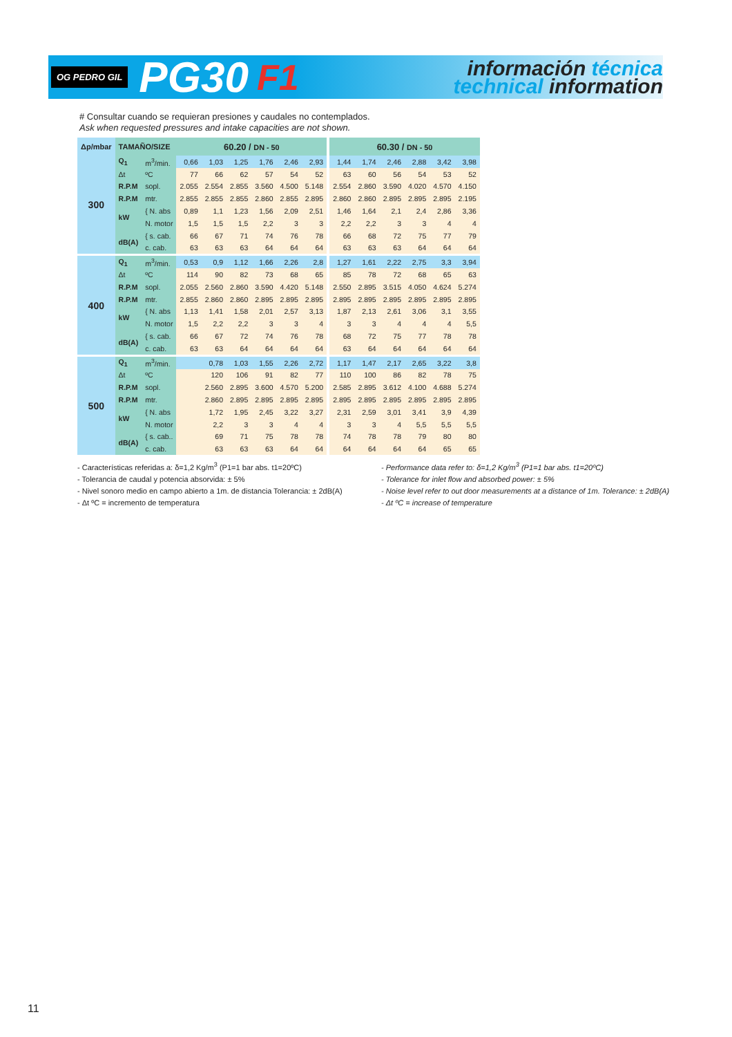OG PEDRO GIL PG30 F1
información técnica
technical information
# Consultar cuando se requieran presiones y caudales no contemplados.
Ask when requested pressures and intake capacities are not shown.
| Δp/mbar | TAMAÑO/SIZE | | 60.20 / DN - 50 | | | | | | 60.30 / DN - 50 | | | | | |
| --- | --- | --- | --- | --- | --- | --- | --- | --- | --- | --- | --- | --- | --- | --- |
| 300 | Q<sub>1</sub> | m<sup>3</sup>/min. | 0,66 | 1,03 | 1,25 | 1,76 | 2,46 | 2,93 | 1,44 | 1,74 | 2,46 | 2,88 | 3,42 | 3,98 |
| | Δt | ºC | 77 | 66 | 62 | 57 | 54 | 52 | 63 | 60 | 56 | 54 | 53 | 52 |
| | R.P.M | sopl. | 2.055 | 2.554 | 2.855 | 3.560 | 4.500 | 5.148 | 2.554 | 2.860 | 3.590 | 4.020 | 4.570 | 4.150 |
| | R.P.M | mtr. | 2.855 | 2.855 | 2.855 | 2.860 | 2.855 | 2.895 | 2.860 | 2.860 | 2.895 | 2.895 | 2.895 | 2.195 |
| | kW | { N. abs | 0,89 | 1,1 | 1,23 | 1,56 | 2,09 | 2,51 | 1,46 | 1,64 | 2,1 | 2,4 | 2,86 | 3,36 |
| | | N. motor | 1,5 | 1,5 | 1,5 | 2,2 | 3 | 3 | 2,2 | 2,2 | 3 | 3 | 4 | 4 |
| | dB(A) | { s. cab. | 66 | 67 | 71 | 74 | 76 | 78 | 66 | 68 | 72 | 75 | 77 | 79 |
| | | c. cab. | 63 | 63 | 63 | 64 | 64 | 64 | 63 | 63 | 63 | 64 | 64 | 64 |
| 400 | Q<sub>1</sub> | m<sup>3</sup>/min. | 0,53 | 0,9 | 1,12 | 1,66 | 2,26 | 2,8 | 1,27 | 1,61 | 2,22 | 2,75 | 3,3 | 3,94 |
| | Δt | ºC | 114 | 90 | 82 | 73 | 68 | 65 | 85 | 78 | 72 | 68 | 65 | 63 |
| | R.P.M | sopl. | 2.055 | 2.560 | 2.860 | 3.590 | 4.420 | 5.148 | 2.550 | 2.895 | 3.515 | 4.050 | 4.624 | 5.274 |
| | R.P.M | mtr. | 2.855 | 2.860 | 2.860 | 2.895 | 2.895 | 2.895 | 2.895 | 2.895 | 2.895 | 2.895 | 2.895 | 2.895 |
| | kW | { N. abs | 1,13 | 1,41 | 1,58 | 2,01 | 2,57 | 3,13 | 1,87 | 2,13 | 2,61 | 3,06 | 3,1 | 3,55 |
| | | N. motor | 1,5 | 2,2 | 2,2 | 3 | 3 | 4 | 3 | 3 | 4 | 4 | 4 | 5,5 |
| | dB(A) | { s. cab. | 66 | 67 | 72 | 74 | 76 | 78 | 68 | 72 | 75 | 77 | 78 | 78 |
| | | c. cab. | 63 | 63 | 64 | 64 | 64 | 64 | 63 | 64 | 64 | 64 | 64 | 64 |
| 500 | Q<sub>1</sub> | m<sup>3</sup>/min. | | 0,78 | 1,03 | 1,55 | 2,26 | 2,72 | 1,17 | 1,47 | 2,17 | 2,65 | 3,22 | 3,8 |
| | Δt | ºC | | 120 | 106 | 91 | 82 | 77 | 110 | 100 | 86 | 82 | 78 | 75 |
| | R.P.M | sopl. | | 2.560 | 2.895 | 3.600 | 4.570 | 5.200 | 2.585 | 2.895 | 3.612 | 4.100 | 4.688 | 5.274 |
| | R.P.M | mtr. | | 2.860 | 2.895 | 2.895 | 2.895 | 2.895 | 2.895 | 2.895 | 2.895 | 2.895 | 2.895 | 2.895 |
| | kW | { N. abs | | 1,72 | 1,95 | 2,45 | 3,22 | 3,27 | 2,31 | 2,59 | 3,01 | 3,41 | 3,9 | 4,39 |
| | | N. motor | | 2,2 | 3 | 3 | 4 | 4 | 3 | 3 | 4 | 5,5 | 5,5 | 5,5 |
| | dB(A) | { s. cab.. | | 69 | 71 | 75 | 78 | 78 | 74 | 78 | 78 | 79 | 80 | 80 |
| | | c. cab. | | 63 | 63 | 63 | 64 | 64 | 64 | 64 | 64 | 64 | 65 | 65 |
- Características referidas a: δ=1,2 Kg/m<sup>3</sup> (P1=1 bar abs. t1=20ºC)
- Tolerancia de caudal y potencia absorvida: ± 5%
- Nivel sonoro medio en campo abierto a 1m. de distancia Tolerancia: ± 2dB(A)
- Δt ºC = incremento de temperatura
- Performance data refer to: δ=1,2 Kg/m<sup>3</sup> (P1=1 bar abs. t1=20ºC)
- Tolerance for inlet flow and absorbed power: ± 5%
- Noise level refer to out door measurements at a distance of 1m. Tolerance: ± 2dB(A)
- Δt ºC = increase of temperature
11